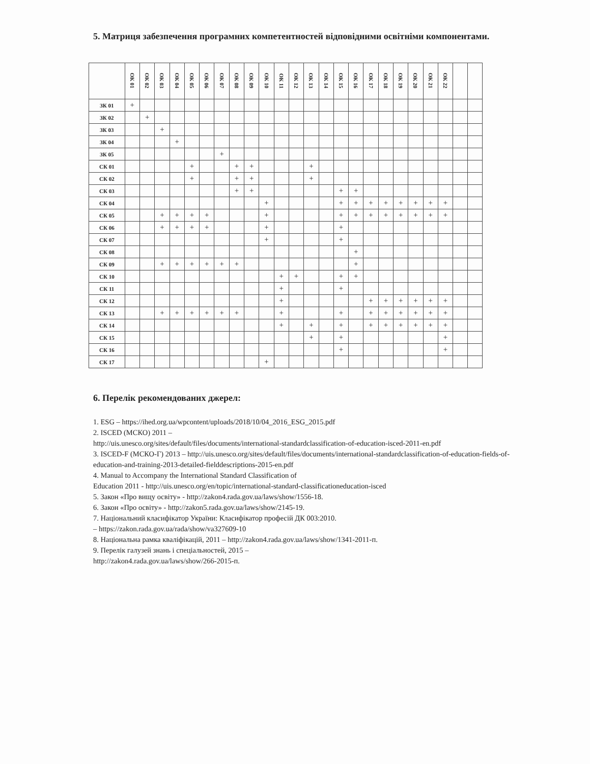5. Матриця забезпечення програмних компетентностей відповідними освітніми компонентами.
| | ОК 01 | ОК 02 | ОК 03 | ОК 04 | ОК 05 | ОК 06 | ОК 07 | ОК 08 | ОК 09 | ОК 10 | ОК 11 | ОК 12 | ОК 13 | ОК 14 | ОК 15 | ОК 16 | ОК 17 | ОК 18 | ОК 19 | ОК 20 | ОК 21 | ОК 22 | | |
| --- | --- | --- | --- | --- | --- | --- | --- | --- | --- | --- | --- | --- | --- | --- | --- | --- | --- | --- | --- | --- | --- | --- | --- | --- |
| ЗК 01 | + | | | | | | | | | | | | | | | | | | | | | | | |
| ЗК 02 | | + | | | | | | | | | | | | | | | | | | | | | | |
| ЗК 03 | | | + | | | | | | | | | | | | | | | | | | | | | |
| ЗК 04 | | | | + | | | | | | | | | | | | | | | | | | | | |
| ЗК 05 | | | | | | | + | | | | | | | | | | | | | | | | | |
| СК 01 | | | | | + | | | + | + | | | | + | | | | | | | | | | | |
| СК 02 | | | | | + | | | + | + | | | | + | | | | | | | | | | | |
| СК 03 | | | | | | | | + | + | | | | | | + | + | | | | | | | | |
| СК 04 | | | | | | | | | | + | | | | | + | + | + | + | + | + | + | + | | |
| СК 05 | | | + | + | + | + | | | | + | | | | | + | + | + | + | + | + | + | + | | |
| СК 06 | | | + | + | + | + | | | | + | | | | | + | | | | | | | | | |
| СК 07 | | | | | | | | | | + | | | | | + | | | | | | | | | |
| СК 08 | | | | | | | | | | | | | | | | + | | | | | | | | |
| СК 09 | | | + | + | + | + | + | + | | | | | | | | + | | | | | | | | |
| СК 10 | | | | | | | | | | | + | + | | | + | + | | | | | | | | |
| СК 11 | | | | | | | | | | | + | | | | + | | | | | | | | | |
| СК 12 | | | | | | | | | | | + | | | | | | + | + | + | + | + | + | | |
| СК 13 | | | + | + | + | + | + | + | | | + | | | | + | | + | + | + | + | + | + | | |
| СК 14 | | | | | | | | | | | + | | + | | + | | + | + | + | + | + | + | | |
| СК 15 | | | | | | | | | | | | | + | | + | | | | | | | + | | |
| СК 16 | | | | | | | | | | | | | | | + | | | | | | | + | | |
| СК 17 | | | | | | | | | | + | | | | | | | | | | | | | | |
6. Перелік рекомендованих джерел:
1. ESG – https://ihed.org.ua/wpcontent/uploads/2018/10/04_2016_ESG_2015.pdf
2. ISCED (МСКО) 2011 –
http://uis.unesco.org/sites/default/files/documents/international-standardclassification-of-education-isced-2011-en.pdf
3. ISCED-F (МСКО-Г) 2013 – http://uis.unesco.org/sites/default/files/documents/international-standardclassification-of-education-fields-of-education-and-training-2013-detailed-fielddescriptions-2015-en.pdf
4. Manual to Accompany the International Standard Classification of
Education 2011 - http://uis.unesco.org/en/topic/international-standard-classificationeducation-isced
5. Закон «Про вищу освіту» - http://zakon4.rada.gov.ua/laws/show/1556-18.
6. Закон «Про освіту» - http://zakon5.rada.gov.ua/laws/show/2145-19.
7. Національний класифікатор України: Класифікатор професій ДК 003:2010.
– https://zakon.rada.gov.ua/rada/show/va327609-10
8. Національна рамка кваліфікацій, 2011 – http://zakon4.rada.gov.ua/laws/show/1341-2011-п.
9. Перелік галузей знань і спеціальностей, 2015 –
http://zakon4.rada.gov.ua/laws/show/266-2015-п.